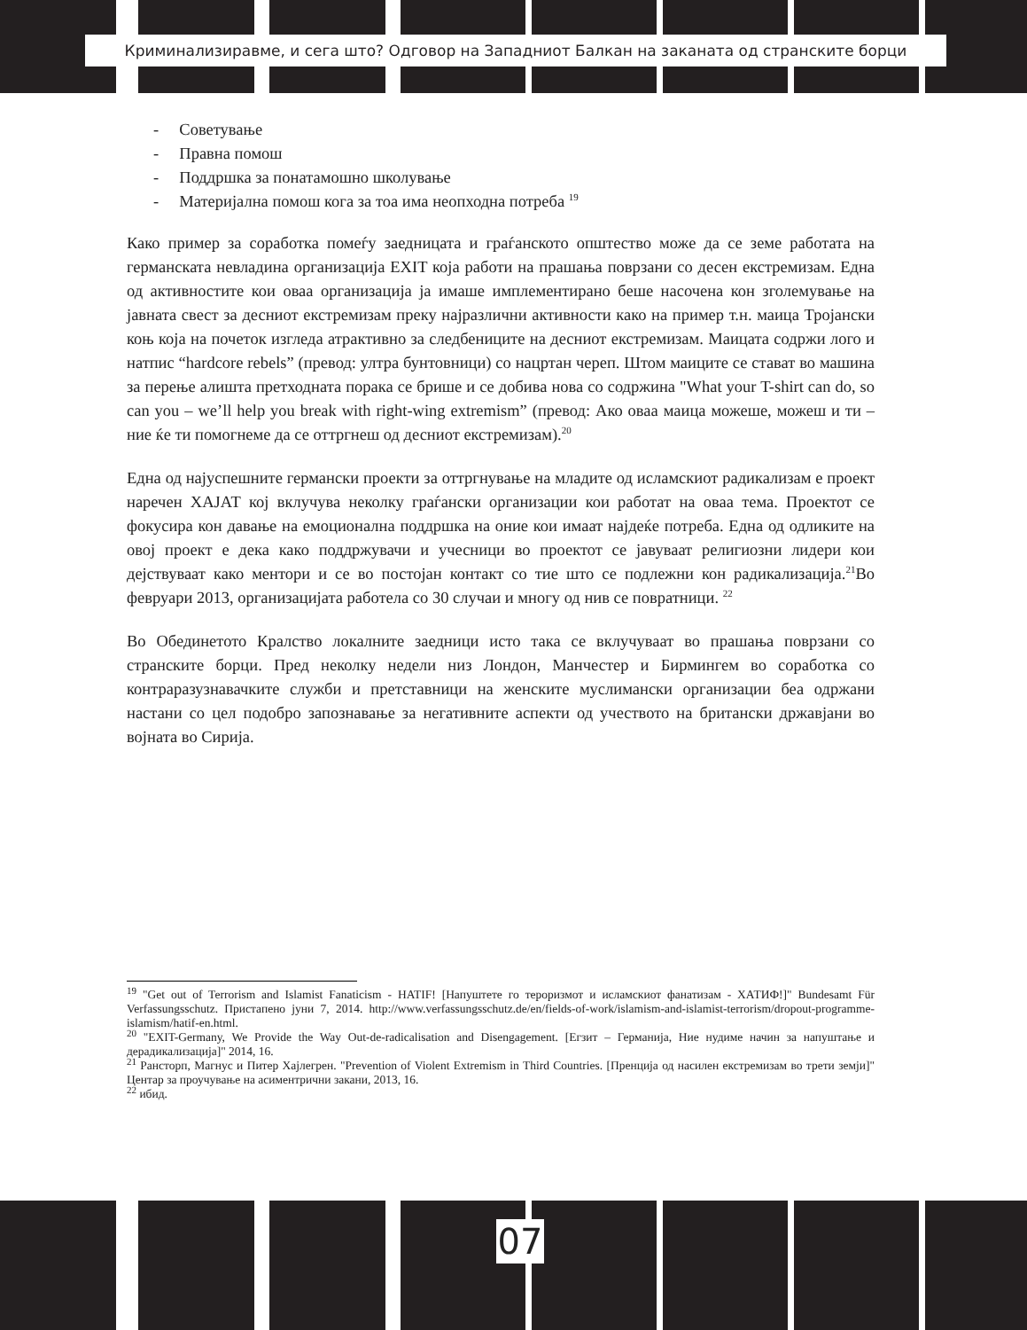Криминализиравме, и сега што? Одговор на Западниот Балкан на заканата од странските борци
- Советување
- Правна помош
- Поддршка за понатамошно школување
- Материјална помош кога за тоа има неопходна потреба <sup>19</sup>
Како пример за соработка помеѓу заедницата и граѓанското општество може да се земе работата на германската невладина организација EXIT која работи на прашања поврзани со десен екстремизам. Една од активностите кои оваа организација ја имаше имплементирано беше насочена кон зголемување на јавната свест за десниот екстремизам преку најразлични активности како на пример т.н. маица Тројански коњ која на почеток изгледа атрактивно за следбениците на десниот екстремизам. Маицата содржи лого и натпис “hardcore rebels” (превод: ултра бунтовници) со нацртан череп. Штом маиците се стават во машина за перење алишта претходната порака се брише и се добива нова со содржина "What your T-shirt can do, so can you – we’ll help you break with right-wing extremism” (превод: Ако оваа маица можеше, можеш и ти – ние ќе ти помогнеме да се оттргнеш од десниот екстремизам).<sup>20</sup>
Една од најуспешните германски проекти за оттргнување на младите од исламскиот радикализам е проект наречен ХАЈАТ кој вклучува неколку граѓански организации кои работат на оваа тема. Проектот се фокусира кон давање на емоционална поддршка на оние кои имаат најдеќе потреба. Една од одликите на овој проект е дека како поддржувачи и учесници во проектот се јавуваат религиозни лидери кои дејствуваат како ментори и се во постојан контакт со тие што се подлежни кон радикализација.<sup>21</sup>Во февруари 2013, организацијата работела со 30 случаи и многу од нив се повратници. <sup>22</sup>
Во Обединетото Кралство локалните заедници исто така се вклучуваат во прашања поврзани со странските борци. Пред неколку недели низ Лондон, Манчестер и Бирмингем во соработка со контраразузнавачките служби и претставници на женските муслимански организации беа одржани настани со цел подобро запознавање за негативните аспекти од учеството на британски државјани во војната во Сирија.
<sup>19</sup> "Get out of Terrorism and Islamist Fanaticism - HATIF! [Напуштете го тероризмот и исламскиот фанатизам - ХАТИФ!]" Bundesamt Für Verfassungsschutz. Пристапено јуни 7, 2014. http://www.verfassungsschutz.de/en/fields-of-work/islamism-and-islamist-terrorism/dropout-programme-islamism/hatif-en.html.
<sup>20</sup> "EXIT-Germany, We Provide the Way Out-de-radicalisation and Disengagement. [Егзит – Германија, Ние нудиме начин за напуштање и дерадикализација]" 2014, 16.
<sup>21</sup> Рансторп, Магнус и Питер Хајлегрен. "Prevention of Violent Extremism in Third Countries. [Пренција од насилен екстремизам во трети земји]" Центар за проучување на асиментрични закани, 2013, 16.
<sup>22</sup> ибид.
07